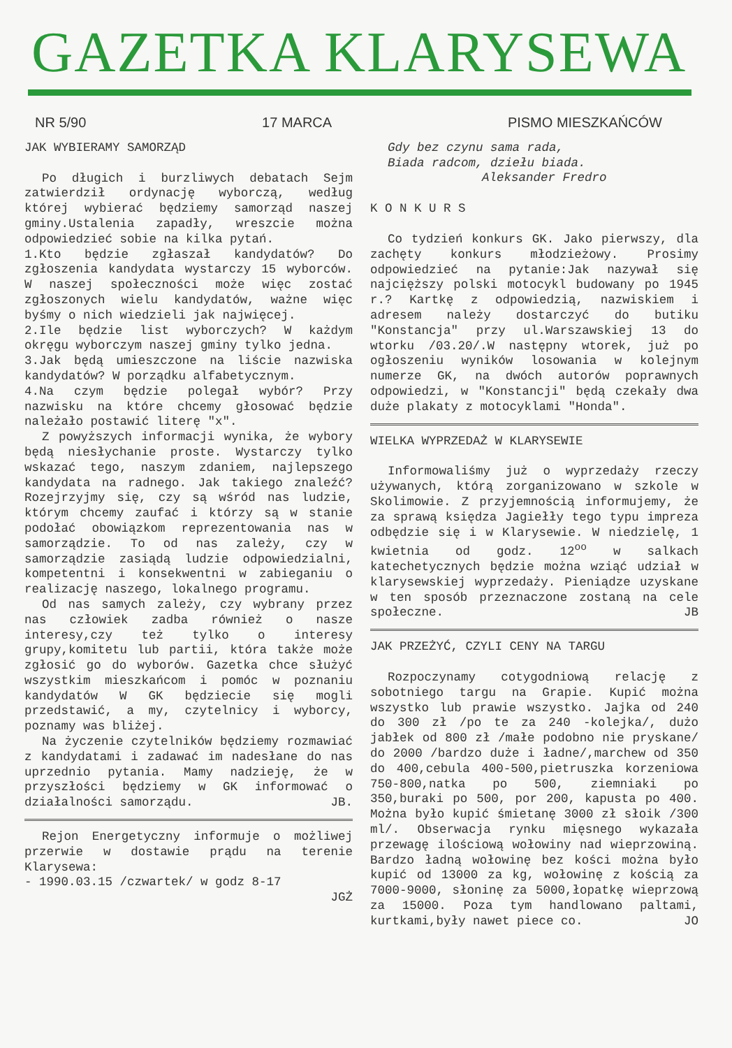GAZETKA KLARYSEWA
NR 5/90 17 MARCA PISMO MIESZKAŃCÓW
JAK WYBIERAMY SAMORZĄD
Po długich i burzliwych debatach Sejm zatwierdził ordynację wyborczą, według której wybierać będziemy samorząd naszej gminy.Ustalenia zapadły, wreszcie można odpowiedzieć sobie na kilka pytań.
1.Kto będzie zgłaszał kandydatów? Do zgłoszenia kandydata wystarczy 15 wyborców. W naszej społeczności może więc zostać zgłoszonych wielu kandydatów, ważne więc byśmy o nich wiedzieli jak najwięcej.
2.Ile będzie list wyborczych? W każdym okręgu wyborczym naszej gminy tylko jedna.
3.Jak będą umieszczone na liście nazwiska kandydatów? W porządku alfabetycznym.
4.Na czym będzie polegał wybór? Przy nazwisku na które chcemy głosować będzie należało postawić literę "x".
Z powyższych informacji wynika, że wybory będą niesłychanie proste. Wystarczy tylko wskazać tego, naszym zdaniem, najlepszego kandydata na radnego. Jak takiego znaleźć? Rozejrzyjmy się, czy są wśród nas ludzie, którym chcemy zaufać i którzy są w stanie podołać obowiązkom reprezentowania nas w samorządzie. To od nas zależy, czy w samorządzie zasiądą ludzie odpowiedzialni, kompetentni i konsekwentni w zabieganiu o realizację naszego, lokalnego programu.
Od nas samych zależy, czy wybrany przez nas człowiek zadba również o nasze interesy,czy też tylko o interesy grupy,komitetu lub partii, która także może zgłosić go do wyborów. Gazetka chce służyć wszystkim mieszkańcom i pomóc w poznaniu kandydatów W GK będziecie się mogli przedstawić, a my, czytelnicy i wyborcy, poznamy was bliżej.
Na życzenie czytelników będziemy rozmawiać z kandydatami i zadawać im nadesłane do nas uprzednio pytania. Mamy nadzieję, że w przyszłości będziemy w GK informować o działalności samorządu. JB.
Rejon Energetyczny informuje o możliwej przerwie w dostawie prądu na terenie Klarysewa:
- 1990.03.15 /czwartek/ w godz 8-17
JGŻ
Gdy bez czynu sama rada,
Biada radcom, dziełu biada.
Aleksander Fredro
K O N K U R S
Co tydzień konkurs GK. Jako pierwszy, dla zachęty konkurs młodzieżowy. Prosimy odpowiedzieć na pytanie:Jak nazywał się najcięższy polski motocykl budowany po 1945 r.? Kartkę z odpowiedzią, nazwiskiem i adresem należy dostarczyć do butiku "Konstancja" przy ul.Warszawskiej 13 do wtorku /03.20/.W następny wtorek, już po ogłoszeniu wyników losowania w kolejnym numerze GK, na dwóch autorów poprawnych odpowiedzi, w "Konstancji" będą czekały dwa duże plakaty z motocyklami "Honda".
WIELKA WYPRZEDAŻ W KLARYSEWIE
Informowaliśmy już o wyprzedaży rzeczy używanych, którą zorganizowano w szkole w Skolimowie. Z przyjemnością informujemy, że za sprawą księdza Jagiełły tego typu impreza odbędzie się i w Klarysewie. W niedzielę, 1 kwietnia od godz. 12<sup>oo</sup> w salkach katechetycznych będzie można wziąć udział w klarysewskiej wyprzedaży. Pieniądze uzyskane w ten sposób przeznaczone zostaną na cele społeczne. JB
JAK PRZEŻYĆ, CZYLI CENY NA TARGU
Rozpoczynamy cotygodniową relację z sobotniego targu na Grapie. Kupić można wszystko lub prawie wszystko. Jajka od 240 do 300 zł /po te za 240 -kolejka/, dużo jabłek od 800 zł /małe podobno nie pryskane/ do 2000 /bardzo duże i ładne/,marchew od 350 do 400,cebula 400-500,pietruszka korzeniowa 750-800,natka po 500, ziemniaki po 350,buraki po 500, por 200, kapusta po 400. Można było kupić śmietanę 3000 zł słoik /300 ml/. Obserwacja rynku mięsnego wykazała przewagę ilościową wołowiny nad wieprzowiną. Bardzo ładną wołowinę bez kości można było kupić od 13000 za kg, wołowinę z kością za 7000-9000, słoninę za 5000,łopatkę wieprzową za 15000. Poza tym handlowano paltami, kurtkami,były nawet piece co. JO